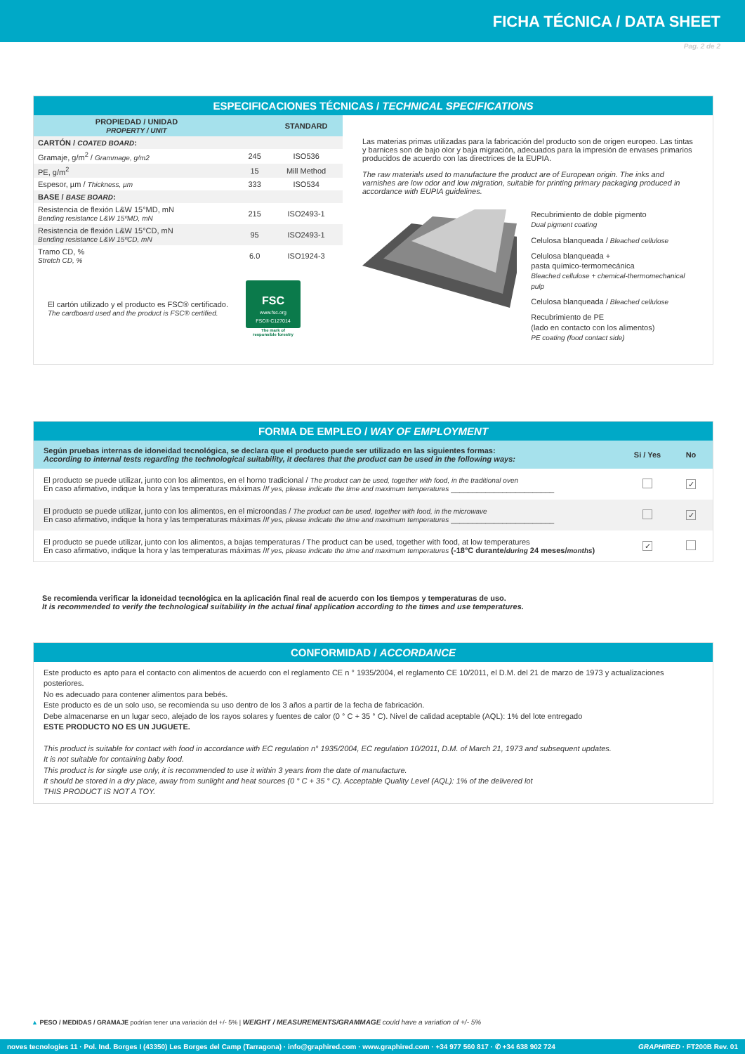FICHA TÉCNICA / DATA SHEET
Pag. 2 de 2
ESPECIFICACIONES TÉCNICAS / TECHNICAL SPECIFICATIONS
| PROPIEDAD / UNIDAD PROPERTY / UNIT | | STANDARD |
| --- | --- | --- |
| CARTÓN / COATED BOARD : | | |
| Gramaje, g/m<sup>2</sup> / Grammage, g/m2 | 245 | ISO536 |
| PE, g/m<sup>2</sup> | 15 | Mill Method |
| Espesor, µm / Thickness, µm | 333 | ISO534 |
| BASE / BASE BOARD : | | |
| Resistencia de flexión L&W 15°MD, mN Bending resistance L&W 15ºMD, mN | 215 | ISO2493-1 |
| Resistencia de flexión L&W 15°CD, mN Bending resistance L&W 15ºCD, mN | 95 | ISO2493-1 |
| Tramo CD, % Stretch CD, % | 6.0 | ISO1924-3 |
El cartón utilizado y el producto es FSC® certificado.
The cardboard used and the product is FSC® certified.
FSC
www.fsc.org
FSC® C127014
The mark of
responsible forestry
Las materias primas utilizadas para la fabricación del producto son de origen europeo. Las tintas y barnices son de bajo olor y baja migración, adecuados para la impresión de envases primarios producidos de acuerdo con las directrices de la EUPIA.
The raw materials used to manufacture the product are of European origin. The inks and varnishes are low odor and low migration, suitable for printing primary packaging produced in accordance with EUPIA guidelines.
Recubrimiento de doble pigmento
Dual pigment coating
Celulosa blanqueada / Bleached cellulose
Celulosa blanqueada +
pasta químico-termomecánica
Bleached cellulose + chemical-thermomechanical pulp
Celulosa blanqueada / Bleached cellulose
Recubrimiento de PE
(lado en contacto con los alimentos)
PE coating (food contact side)
FORMA DE EMPLEO / WAY OF EMPLOYMENT
| Según pruebas internas de idoneidad tecnológica, se declara que el producto puede ser utilizado en las siguientes formas: According to internal tests regarding the technological suitability, it declares that the product can be used in the following ways: | Si / Yes | No |
| --- | --- | --- |
| El producto se puede utilizar, junto con los alimentos, en el horno tradicional / The product can be used, together with food, in the traditional oven En caso afirmativo, indique la hora y las temperaturas máximas / If yes, please indicate the time and maximum temperatures ________________________ | | ✓ |
| El producto se puede utilizar, junto con los alimentos, en el microondas / The product can be used, together with food, in the microwave En caso afirmativo, indique la hora y las temperaturas máximas / If yes, please indicate the time and maximum temperatures ________________________ | | ✓ |
| El producto se puede utilizar, junto con los alimentos, a bajas temperaturas / The product can be used, together with food, at low temperatures En caso afirmativo, indique la hora y las temperaturas máximas / If yes, please indicate the time and maximum temperatures (-18°C durante/ during 24 meses/ months ) | ✓ | |
Se recomienda verificar la idoneidad tecnológica en la aplicación final real de acuerdo con los tiempos y temperaturas de uso.
It is recommended to verify the technological suitability in the actual final application according to the times and use temperatures.
CONFORMIDAD / ACCORDANCE
Este producto es apto para el contacto con alimentos de acuerdo con el reglamento CE n ° 1935/2004, el reglamento CE 10/2011, el D.M. del 21 de marzo de 1973 y actualizaciones posteriores.
No es adecuado para contener alimentos para bebés.
Este producto es de un solo uso, se recomienda su uso dentro de los 3 años a partir de la fecha de fabricación.
Debe almacenarse en un lugar seco, alejado de los rayos solares y fuentes de calor (0 ° C + 35 ° C). Nivel de calidad aceptable (AQL): 1% del lote entregado
ESTE PRODUCTO NO ES UN JUGUETE.
This product is suitable for contact with food in accordance with EC regulation n° 1935/2004, EC regulation 10/2011, D.M. of March 21, 1973 and subsequent updates.
It is not suitable for containing baby food.
This product is for single use only, it is recommended to use it within 3 years from the date of manufacture.
It should be stored in a dry place, away from sunlight and heat sources (0 ° C + 35 ° C). Acceptable Quality Level (AQL): 1% of the delivered lot
THIS PRODUCT IS NOT A TOY.
▲ PESO / MEDIDAS / GRAMAJE podrían tener una variación del +/- 5% | WEIGHT / MEASUREMENTS/GRAMMAGE could have a variation of +/- 5%
noves tecnologies 11 · Pol. Ind. Borges I (43350) Les Borges del Camp (Tarragona) · info@graphired.com · www.graphired.com · +34 977 560 817 · ✆ +34 638 902 724 GRAPHIRED · FT200B Rev. 01